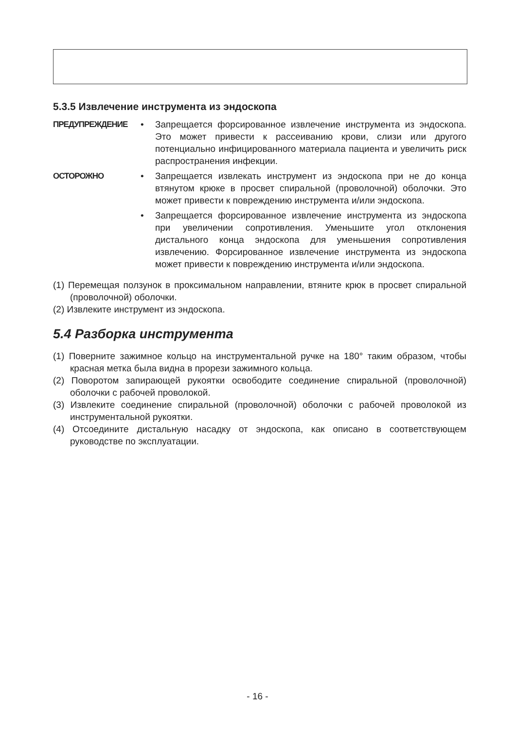5.3.5 Извлечение инструмента из эндоскопа
ПРЕДУПРЕЖДЕНИЕ • Запрещается форсированное извлечение инструмента из эндоскопа. Это может привести к рассеиванию крови, слизи или другого потенциально инфицированного материала пациента и увеличить риск распространения инфекции.
ОСТОРОЖНО • Запрещается извлекать инструмент из эндоскопа при не до конца втянутом крюке в просвет спиральной (проволочной) оболочки. Это может привести к повреждению инструмента и/или эндоскопа.
• Запрещается форсированное извлечение инструмента из эндоскопа при увеличении сопротивления. Уменьшите угол отклонения дистального конца эндоскопа для уменьшения сопротивления извлечению. Форсированное извлечение инструмента из эндоскопа может привести к повреждению инструмента и/или эндоскопа.
(1) Перемещая ползунок в проксимальном направлении, втяните крюк в просвет спиральной (проволочной) оболочки.
(2) Извлеките инструмент из эндоскопа.
5.4 Разборка инструмента
(1) Поверните зажимное кольцо на инструментальной ручке на 180° таким образом, чтобы красная метка была видна в прорези зажимного кольца.
(2) Поворотом запирающей рукоятки освободите соединение спиральной (проволочной) оболочки с рабочей проволокой.
(3) Извлеките соединение спиральной (проволочной) оболочки с рабочей проволокой из инструментальной рукоятки.
(4) Отсоедините дистальную насадку от эндоскопа, как описано в соответствующем руководстве по эксплуатации.
- 16 -